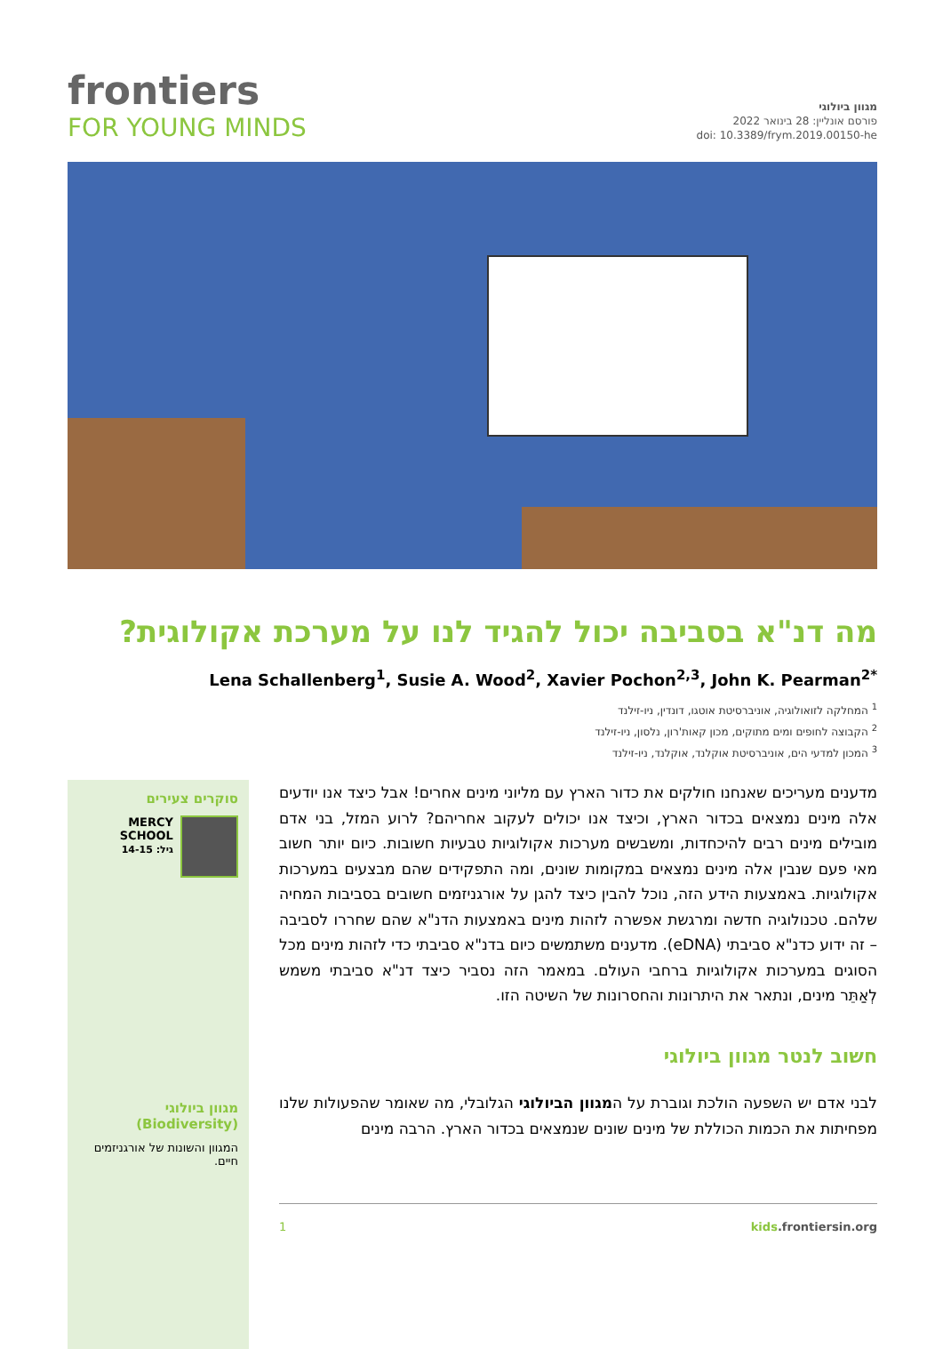frontiers
FOR YOUNG MINDS
מגוון ביולוגי
פורסם אונליין: 28 בינואר 2022
doi: 10.3389/frym.2019.00150-he
מה דנ"א בסביבה יכול להגיד לנו על מערכת אקולוגית?
Lena Schallenberg<sup>1</sup>, Susie A. Wood<sup>2</sup>, Xavier Pochon<sup>2,3</sup>, John K. Pearman<sup>2*</sup>
<sup>1</sup> המחלקה לזואולוגיה, אוניברסיטת אוטגו, דונדין, ניו-זילנד
<sup>2</sup> הקבוצה לחופים ומים מתוקים, מכון קאות'רון, נלסון, ניו-זילנד
<sup>3</sup> המכון למדעי הים, אוניברסיטת אוקלנד, אוקלנד, ניו-זילנד
סוקרים צעירים
MERCY SCHOOL
גיל: 14-15
מגוון ביולוגי (Biodiversity)
המגוון והשונות של אורגניזמים חיים.
מדענים מעריכים שאנחנו חולקים את כדור הארץ עם מליוני מינים אחרים! אבל כיצד אנו יודעים אלה מינים נמצאים בכדור הארץ, וכיצד אנו יכולים לעקוב אחריהם? לרוע המזל, בני אדם מובילים מינים רבים להיכחדות, ומשבשים מערכות אקולוגיות טבעיות חשובות. כיום יותר חשוב מאי פעם שנבין אלה מינים נמצאים במקומות שונים, ומה התפקידים שהם מבצעים במערכות אקולוגיות. באמצעות הידע הזה, נוכל להבין כיצד להגן על אורגניזמים חשובים בסביבות המחיה שלהם. טכנולוגיה חדשה ומרגשת אפשרה לזהות מינים באמצעות הדנ"א שהם שחררו לסביבה – זה ידוע כדנ"א סביבתי (eDNA). מדענים משתמשים כיום בדנ"א סביבתי כדי לזהות מינים מכל הסוגים במערכות אקולוגיות ברחבי העולם. במאמר הזה נסביר כיצד דנ"א סביבתי משמש לְאַתֵּר מינים, ונתאר את היתרונות והחסרונות של השיטה הזו.
חשוב לנטר מגוון ביולוגי
לבני אדם יש השפעה הולכת וגוברת על המגוון הביולוגי הגלובלי, מה שאומר שהפעולות שלנו מפחיתות את הכמות הכוללת של מינים שונים שנמצאים בכדור הארץ. הרבה מינים
1 kids.frontiersin.org